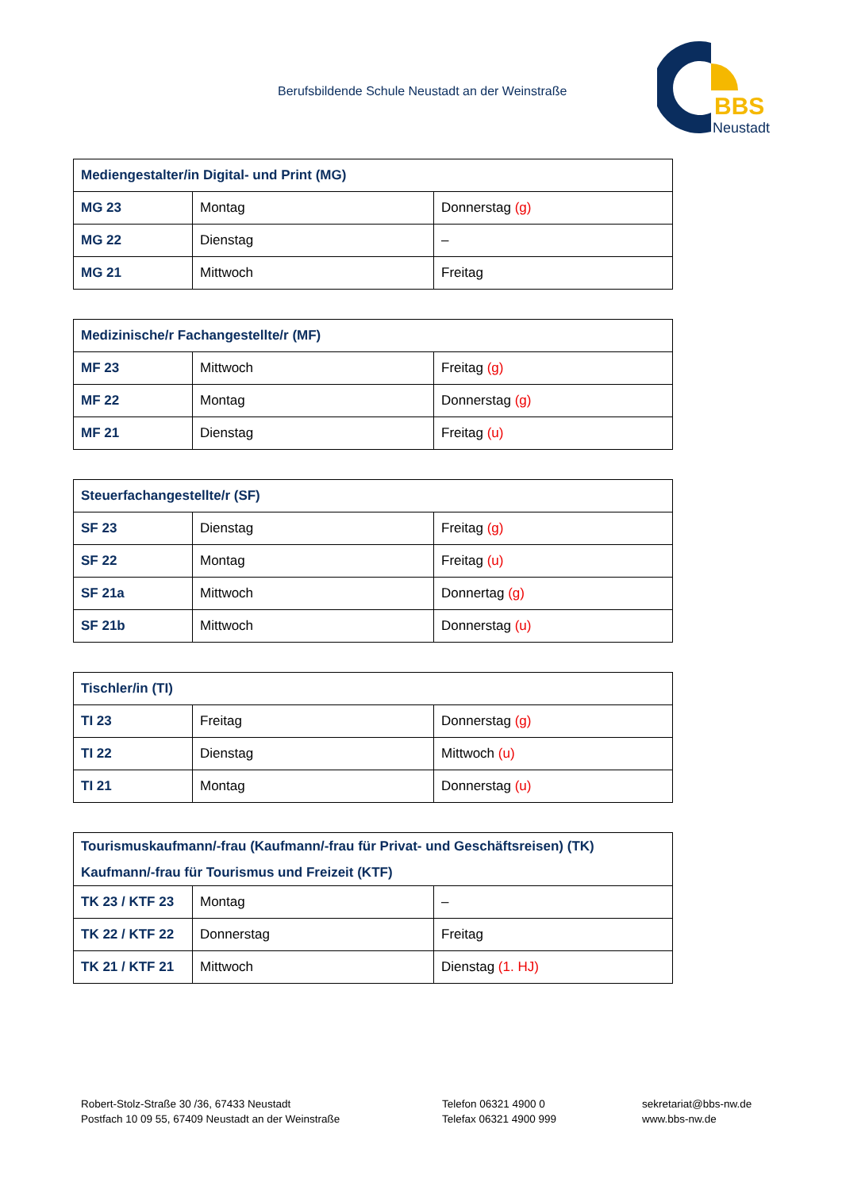Berufsbildende Schule Neustadt an der Weinstraße
BBS
Neustadt
| Mediengestalter/in Digital- und Print (MG) | | |
| --- | --- | --- |
| MG 23 | Montag | Donnerstag (g) |
| MG 22 | Dienstag | – |
| MG 21 | Mittwoch | Freitag |
| Medizinische/r Fachangestellte/r (MF) | | |
| --- | --- | --- |
| MF 23 | Mittwoch | Freitag (g) |
| MF 22 | Montag | Donnerstag (g) |
| MF 21 | Dienstag | Freitag (u) |
| Steuerfachangestellte/r (SF) | | |
| --- | --- | --- |
| SF 23 | Dienstag | Freitag (g) |
| SF 22 | Montag | Freitag (u) |
| SF 21a | Mittwoch | Donnertag (g) |
| SF 21b | Mittwoch | Donnerstag (u) |
| Tischler/in (TI) | | |
| --- | --- | --- |
| TI 23 | Freitag | Donnerstag (g) |
| TI 22 | Dienstag | Mittwoch (u) |
| TI 21 | Montag | Donnerstag (u) |
| Tourismuskaufmann/-frau (Kaufmann/-frau für Privat- und Geschäftsreisen) (TK) Kaufmann/-frau für Tourismus und Freizeit (KTF) | | |
| --- | --- | --- |
| TK 23 / KTF 23 | Montag | – |
| TK 22 / KTF 22 | Donnerstag | Freitag |
| TK 21 / KTF 21 | Mittwoch | Dienstag (1. HJ) |
Robert-Stolz-Straße 30 /36, 67433 Neustadt
Postfach 10 09 55, 67409 Neustadt an der Weinstraße
Telefon 06321 4900 0
Telefax 06321 4900 999
sekretariat@bbs-nw.de
www.bbs-nw.de